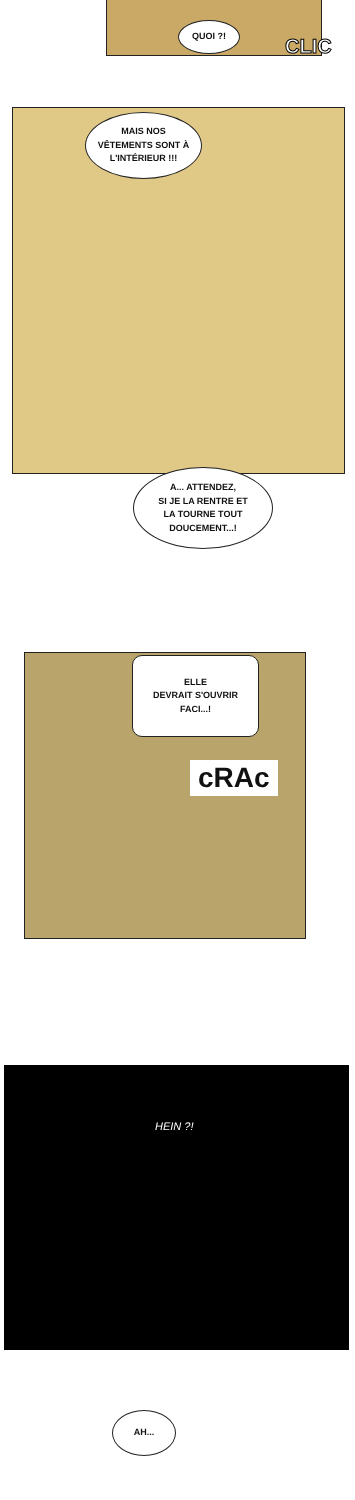QUOI ?!
CLIC
MAIS NOS
VÊTEMENTS SONT À
L'INTÉRIEUR !!!
A... ATTENDEZ,
SI JE LA RENTRE ET
LA TOURNE TOUT
DOUCEMENT...!
ELLE
DEVRAIT S'OUVRIR
FACI...!
cRAc
HEIN ?!
AH...